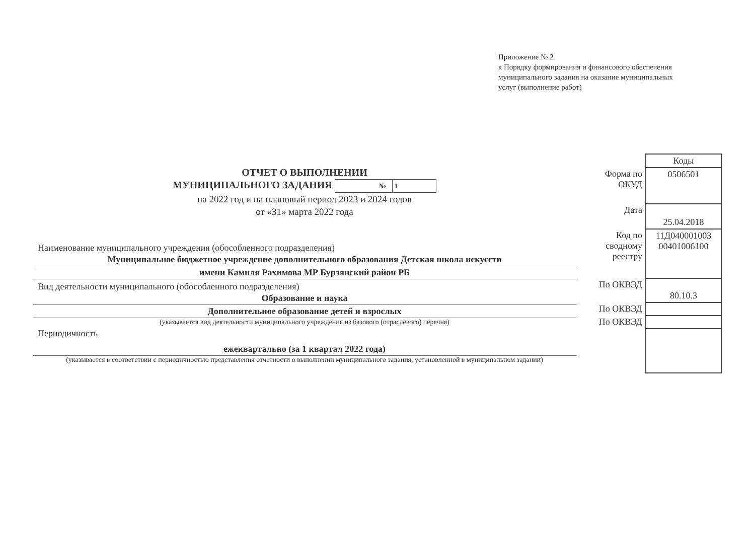Приложение № 2
к Порядку формирования и финансового обеспечения
муниципального задания на оказание муниципальных
услуг (выполнение работ)
ОТЧЕТ О ВЫПОЛНЕНИИ
МУНИЦИПАЛЬНОГО ЗАДАНИЯ № 1
на 2022 год и на плановый период 2023 и 2024 годов
от «31» марта 2022 года
Наименование муниципального учреждения (обособленного подразделения)
Муниципальное бюджетное учреждение дополнительного образования Детская школа искусств
имени Камиля Рахимова МР Бурзянский район РБ
Вид деятельности муниципального (обособленного подразделения)
Образование и наука
Дополнительное образование детей и взрослых
(указывается вид деятельности муниципального учреждения из базового (отраслевого) перечня)
Периодичность
ежеквартально (за 1 квартал 2022 года)
(указывается в соответствии с периодичностью представления отчетности о выполнении муниципального задания, установленной в муниципальном задании)
| | Коды |
| Форма по ОКУД | 0506501 |
| Дата | 25.04.2018 |
| Код по сводному реестру | 11Д040001003 00401006100 |
| По ОКВЭД | 80.10.3 |
| По ОКВЭД | |
| По ОКВЭД | |